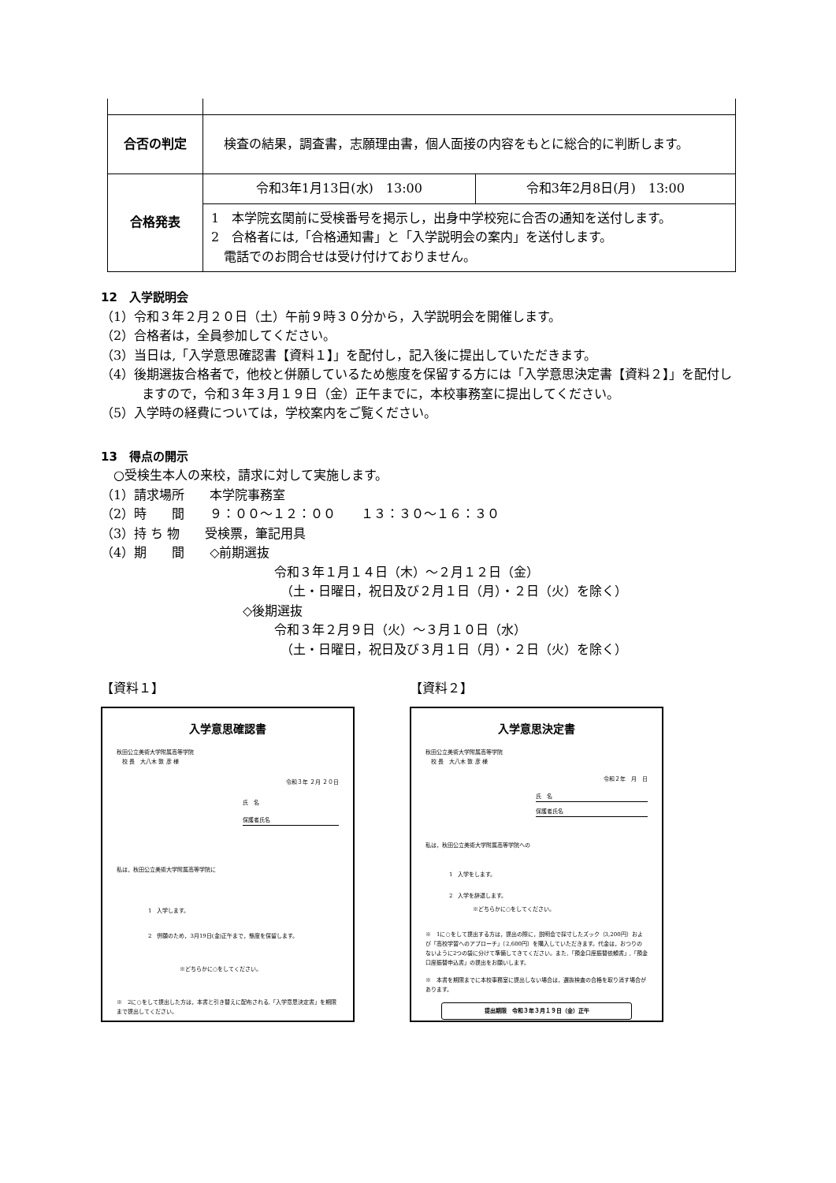| 合否の判定 | 検査の結果，調査書，志願理由書，個人面接の内容をもとに総合的に判断します。 | |
| 合格発表 | 令和3年1月13日(水) 13:00 | 令和3年2月8日(月) 13:00 |
| | 1 本学院玄関前に受検番号を掲示し，出身中学校宛に合否の通知を送付します。 2 合格者には,「合格通知書」と「入学説明会の案内」を送付します。 電話でのお問合せは受け付けておりません。 | |
12　入学説明会
（1）令和３年２月２０日（土）午前９時３０分から，入学説明会を開催します。
（2）合格者は，全員参加してください。
（3）当日は,「入学意思確認書【資料１】」を配付し，記入後に提出していただきます。
（4）後期選抜合格者で，他校と併願しているため態度を保留する方には「入学意思決定書【資料２】」を配付しますので，令和３年３月１９日（金）正午までに，本校事務室に提出してください。
（5）入学時の経費については，学校案内をご覧ください。
13　得点の開示
　○受検生本人の来校，請求に対して実施します。
（1）請求場所　　本学院事務室
（2）時　　間　　９：００～１２：００　　１３：３０～１６：３０
（3）持 ち 物　　受検票，筆記用具
（4）期　　間　　◇前期選抜
令和３年１月１４日（木）～２月１２日（金）
　（土・日曜日，祝日及び２月１日（月）・２日（火）を除く）
◇後期選抜
令和３年２月９日（火）～３月１０日（水）
　（土・日曜日，祝日及び３月１日（月）・２日（火）を除く）
【資料１】
入学意思確認書
秋田公立美術大学附属高等学院
　校 長　大八木 敦 彦 様
令和３年 ２月 ２０日
氏　名
保護者氏名
私は，秋田公立美術大学附属高等学院に
1　入学します。
2　併願のため，3月19日(金)正午まで，態度を保留します。
※どちらかに○をしてください。
※　2に○をして提出した方は，本書と引き替えに配布される,「入学意思決定書」を期限まで提出してください。
【資料２】
入学意思決定書
秋田公立美術大学附属高等学院
　校 長　大八木 敦 彦 様
令和２年　月　日
氏　名
保護者氏名
私は，秋田公立美術大学附属高等学院への
1　入学をします。
2　入学を辞退します。
※どちらかに○をしてください。
※　1に○をして提出する方は，提出の際に，説明会で採寸したズック（3,200円）および「高校学習へのアプローチ」（2,600円）を購入していただきます。代金は，おつりのないように2つの袋に分けて準備してきてください。また,「預金口座振替依頼書」,「預金口座振替申込書」の提出をお願いします。
※　本書を期限までに本校事務室に提出しない場合は，選抜検査の合格を取り消す場合があります。
提出期限　令和３年３月１９日（金）正午